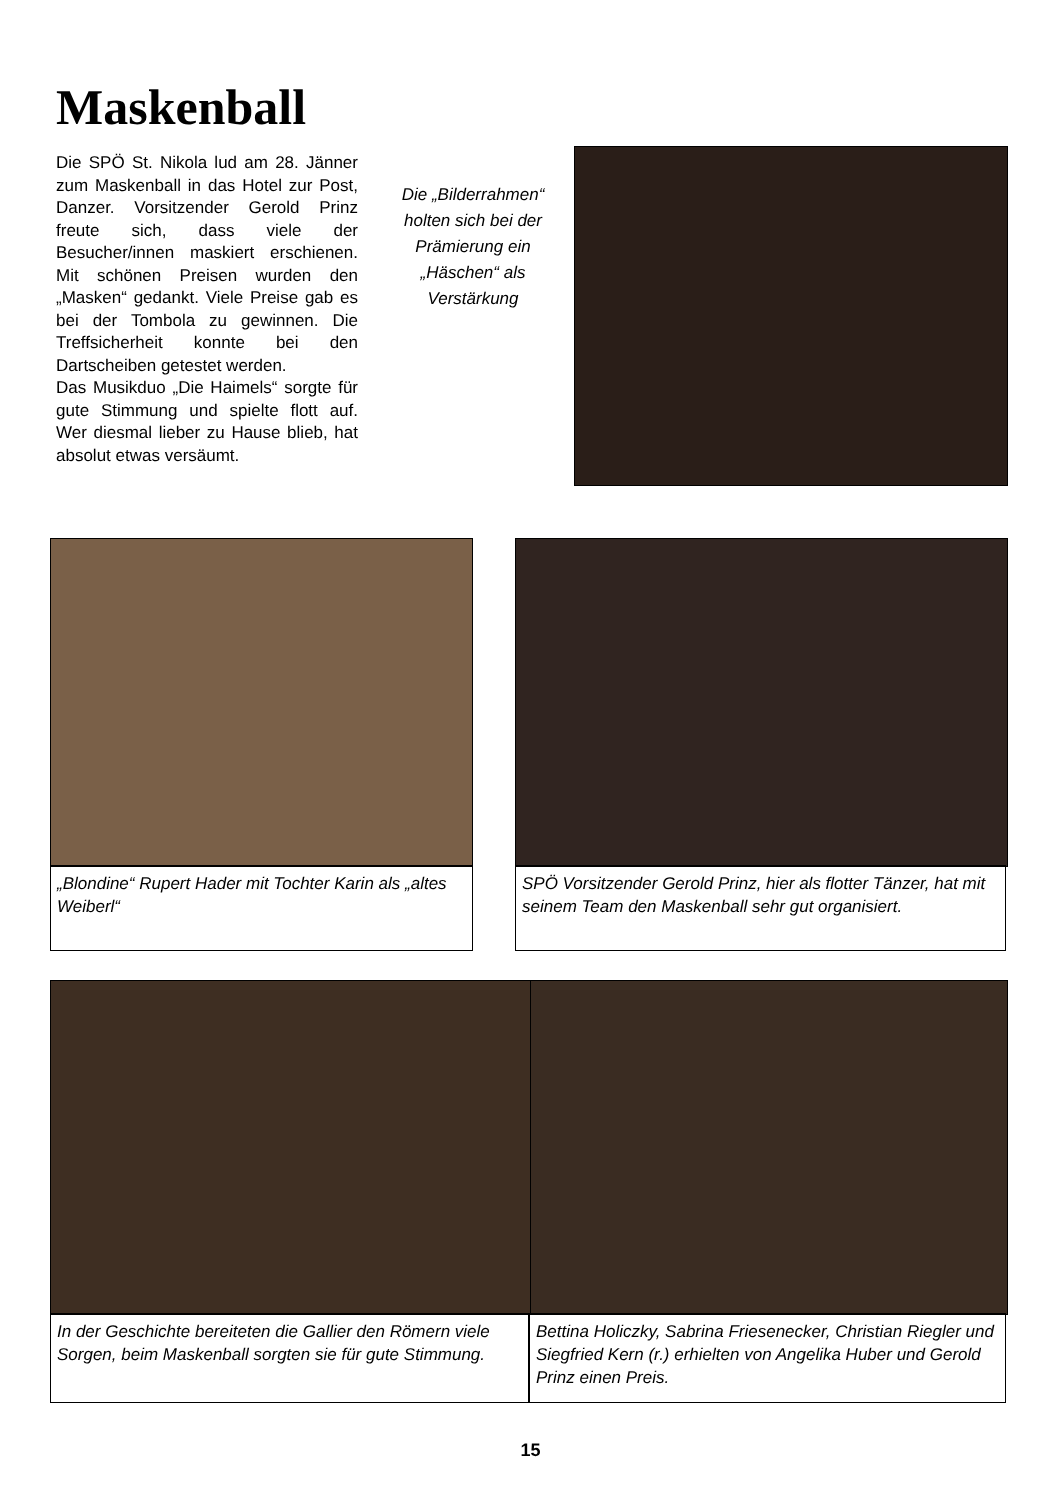Maskenball
Die SPÖ St. Nikola lud am 28. Jänner zum Maskenball in das Hotel zur Post, Danzer. Vorsitzender Gerold Prinz freute sich, dass viele der Besucher/innen maskiert erschienen. Mit schönen Preisen wurden den „Masken“ gedankt. Viele Preise gab es bei der Tombola zu gewinnen. Die Treffsicherheit konnte bei den Dartscheiben getestet werden.
Das Musikduo „Die Haimels“ sorgte für gute Stimmung und spielte flott auf. Wer diesmal lieber zu Hause blieb, hat absolut etwas versäumt.
Die „Bilderrahmen“ holten sich bei der Prämierung ein „Häschen“ als Verstärkung
„Blondine“ Rupert Hader mit Tochter Karin als „altes Weiberl“
SPÖ Vorsitzender Gerold Prinz, hier als flotter Tänzer, hat mit seinem Team den Maskenball sehr gut organisiert.
In der Geschichte bereiteten die Gallier den Römern viele Sorgen, beim Maskenball sorgten sie für gute Stimmung.
Bettina Holiczky, Sabrina Friesenecker, Christian Riegler und Siegfried Kern (r.) erhielten von Angelika Huber und Gerold Prinz einen Preis.
15